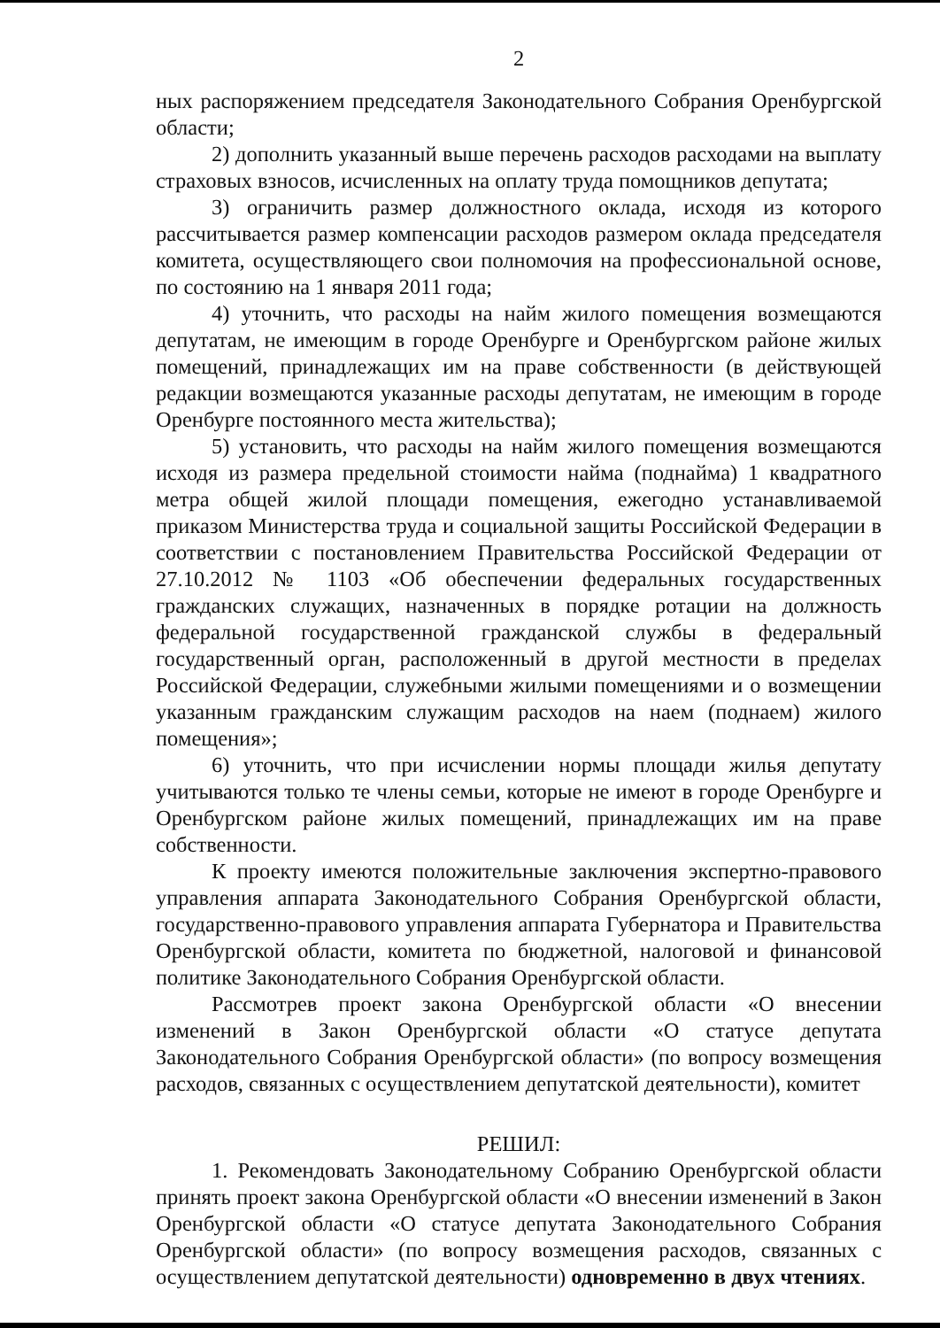2
ных распоряжением председателя Законодательного Собрания Оренбургской области;
2) дополнить указанный выше перечень расходов расходами на выплату страховых взносов, исчисленных на оплату труда помощников депутата;
3) ограничить размер должностного оклада, исходя из которого рассчитывается размер компенсации расходов размером оклада председателя комитета, осуществляющего свои полномочия на профессиональной основе, по состоянию на 1 января 2011 года;
4) уточнить, что расходы на найм жилого помещения возмещаются депутатам, не имеющим в городе Оренбурге и Оренбургском районе жилых помещений, принадлежащих им на праве собственности (в действующей редакции возмещаются указанные расходы депутатам, не имеющим в городе Оренбурге постоянного места жительства);
5) установить, что расходы на найм жилого помещения возмещаются исходя из размера предельной стоимости найма (поднайма) 1 квадратного метра общей жилой площади помещения, ежегодно устанавливаемой приказом Министерства труда и социальной защиты Российской Федерации в соответствии с постановлением Правительства Российской Федерации от 27.10.2012 № 1103 «Об обеспечении федеральных государственных гражданских служащих, назначенных в порядке ротации на должность федеральной государственной гражданской службы в федеральный государственный орган, расположенный в другой местности в пределах Российской Федерации, служебными жилыми помещениями и о возмещении указанным гражданским служащим расходов на наем (поднаем) жилого помещения»;
6) уточнить, что при исчислении нормы площади жилья депутату учитываются только те члены семьи, которые не имеют в городе Оренбурге и Оренбургском районе жилых помещений, принадлежащих им на праве собственности.
К проекту имеются положительные заключения экспертно-правового управления аппарата Законодательного Собрания Оренбургской области, государственно-правового управления аппарата Губернатора и Правительства Оренбургской области, комитета по бюджетной, налоговой и финансовой политике Законодательного Собрания Оренбургской области.
Рассмотрев проект закона Оренбургской области «О внесении изменений в Закон Оренбургской области «О статусе депутата Законодательного Собрания Оренбургской области» (по вопросу возмещения расходов, связанных с осуществлением депутатской деятельности), комитет
РЕШИЛ:
1. Рекомендовать Законодательному Собранию Оренбургской области принять проект закона Оренбургской области «О внесении изменений в Закон Оренбургской области «О статусе депутата Законодательного Собрания Оренбургской области» (по вопросу возмещения расходов, связанных с осуществлением депутатской деятельности) одновременно в двух чтениях.